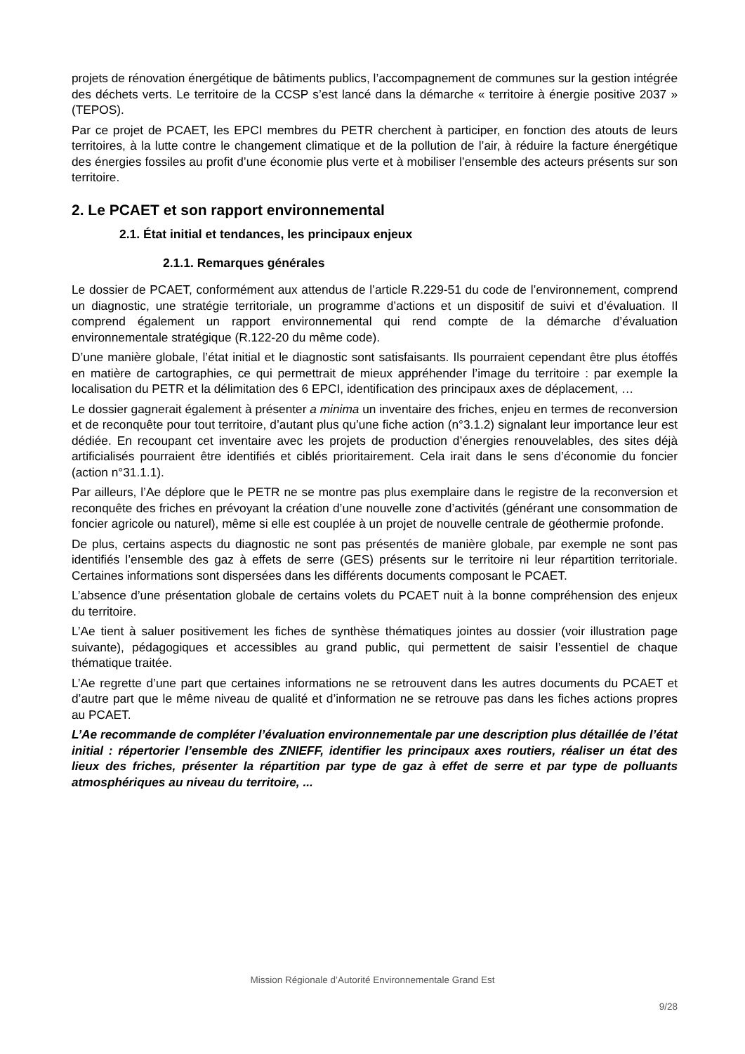projets de rénovation énergétique de bâtiments publics, l’accompagnement de communes sur la gestion intégrée des déchets verts. Le territoire de la CCSP s’est lancé dans la démarche « territoire à énergie positive 2037 » (TEPOS).
Par ce projet de PCAET, les EPCI membres du PETR cherchent à participer, en fonction des atouts de leurs territoires, à la lutte contre le changement climatique et de la pollution de l’air, à réduire la facture énergétique des énergies fossiles au profit d’une économie plus verte et à mobiliser l’ensemble des acteurs présents sur son territoire.
2. Le PCAET et son rapport environnemental
2.1. État initial et tendances, les principaux enjeux
2.1.1. Remarques générales
Le dossier de PCAET, conformément aux attendus de l’article R.229-51 du code de l’environnement, comprend un diagnostic, une stratégie territoriale, un programme d’actions et un dispositif de suivi et d’évaluation. Il comprend également un rapport environnemental qui rend compte de la démarche d’évaluation environnementale stratégique (R.122-20 du même code).
D’une manière globale, l’état initial et le diagnostic sont satisfaisants. Ils pourraient cependant être plus étoffés en matière de cartographies, ce qui permettrait de mieux appréhender l’image du territoire : par exemple la localisation du PETR et la délimitation des 6 EPCI, identification des principaux axes de déplacement, …
Le dossier gagnerait également à présenter a minima un inventaire des friches, enjeu en termes de reconversion et de reconquête pour tout territoire, d’autant plus qu’une fiche action (n°3.1.2) signalant leur importance leur est dédiée. En recoupant cet inventaire avec les projets de production d’énergies renouvelables, des sites déjà artificialisés pourraient être identifiés et ciblés prioritairement. Cela irait dans le sens d’économie du foncier (action n°31.1.1).
Par ailleurs, l’Ae déplore que le PETR ne se montre pas plus exemplaire dans le registre de la reconversion et reconquête des friches en prévoyant la création d’une nouvelle zone d’activités (générant une consommation de foncier agricole ou naturel), même si elle est couplée à un projet de nouvelle centrale de géothermie profonde.
De plus, certains aspects du diagnostic ne sont pas présentés de manière globale, par exemple ne sont pas identifiés l’ensemble des gaz à effets de serre (GES) présents sur le territoire ni leur répartition territoriale. Certaines informations sont dispersées dans les différents documents composant le PCAET.
L’absence d’une présentation globale de certains volets du PCAET nuit à la bonne compréhension des enjeux du territoire.
L’Ae tient à saluer positivement les fiches de synthèse thématiques jointes au dossier (voir illustration page suivante), pédagogiques et accessibles au grand public, qui permettent de saisir l’essentiel de chaque thématique traitée.
L’Ae regrette d’une part que certaines informations ne se retrouvent dans les autres documents du PCAET et d’autre part que le même niveau de qualité et d’information ne se retrouve pas dans les fiches actions propres au PCAET.
L’Ae recommande de compléter l’évaluation environnementale par une description plus détaillée de l’état initial : répertorier l’ensemble des ZNIEFF, identifier les principaux axes routiers, réaliser un état des lieux des friches, présenter la répartition par type de gaz à effet de serre et par type de polluants atmosphériques au niveau du territoire, ...
Mission Régionale d’Autorité Environnementale Grand Est
9/28